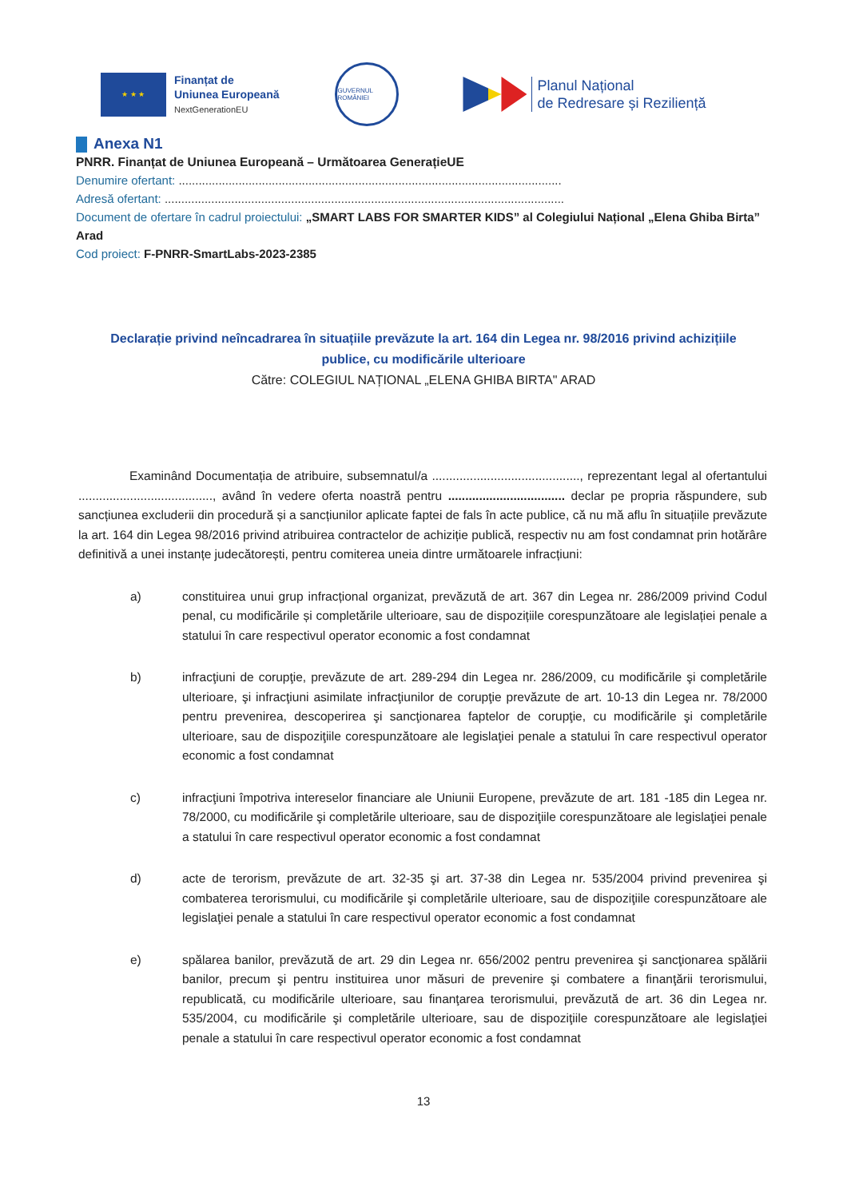★ ★ ★
Finanțat de
Uniunea Europeană
NextGenerationEU
GUVERNUL ROMÂNIEI
Planul Național
de Redresare și Reziliență
Anexa N1
PNRR. Finanțat de Uniunea Europeană – Următoarea GenerațieUE
Denumire ofertant: ...................................................................................................................
Adresă ofertant: ........................................................................................................................
Document de ofertare în cadrul proiectului: „SMART LABS FOR SMARTER KIDS” al Colegiului Național „Elena Ghiba Birta” Arad
Cod proiect: F-PNRR-SmartLabs-2023-2385
Declarație privind neîncadrarea în situațiile prevăzute la art. 164 din Legea nr. 98/2016 privind achizițiile publice, cu modificările ulterioare
Către: COLEGIUL NAȚIONAL „ELENA GHIBA BIRTA" ARAD
Examinând Documentația de atribuire, subsemnatul/a ..........................................., reprezentant legal al ofertantului ......................................., având în vedere oferta noastră pentru .................................. declar pe propria răspundere, sub sancțiunea excluderii din procedură și a sancțiunilor aplicate faptei de fals în acte publice, că nu mă aflu în situațiile prevăzute la art. 164 din Legea 98/2016 privind atribuirea contractelor de achiziție publică, respectiv nu am fost condamnat prin hotărâre definitivă a unei instanțe judecătorești, pentru comiterea uneia dintre următoarele infracțiuni:
a) constituirea unui grup infracțional organizat, prevăzută de art. 367 din Legea nr. 286/2009 privind Codul penal, cu modificările și completările ulterioare, sau de dispozițiile corespunzătoare ale legislației penale a statului în care respectivul operator economic a fost condamnat
b) infracţiuni de corupţie, prevăzute de art. 289-294 din Legea nr. 286/2009, cu modificările şi completările ulterioare, şi infracţiuni asimilate infracţiunilor de corupţie prevăzute de art. 10-13 din Legea nr. 78/2000 pentru prevenirea, descoperirea şi sancţionarea faptelor de corupţie, cu modificările şi completările ulterioare, sau de dispoziţiile corespunzătoare ale legislaţiei penale a statului în care respectivul operator economic a fost condamnat
c) infracţiuni împotriva intereselor financiare ale Uniunii Europene, prevăzute de art. 181 -185 din Legea nr. 78/2000, cu modificările şi completările ulterioare, sau de dispoziţiile corespunzătoare ale legislaţiei penale a statului în care respectivul operator economic a fost condamnat
d) acte de terorism, prevăzute de art. 32-35 şi art. 37-38 din Legea nr. 535/2004 privind prevenirea şi combaterea terorismului, cu modificările şi completările ulterioare, sau de dispoziţiile corespunzătoare ale legislaţiei penale a statului în care respectivul operator economic a fost condamnat
e) spălarea banilor, prevăzută de art. 29 din Legea nr. 656/2002 pentru prevenirea şi sancţionarea spălării banilor, precum şi pentru instituirea unor măsuri de prevenire şi combatere a finanţării terorismului, republicată, cu modificările ulterioare, sau finanţarea terorismului, prevăzută de art. 36 din Legea nr. 535/2004, cu modificările şi completările ulterioare, sau de dispoziţiile corespunzătoare ale legislaţiei penale a statului în care respectivul operator economic a fost condamnat
13